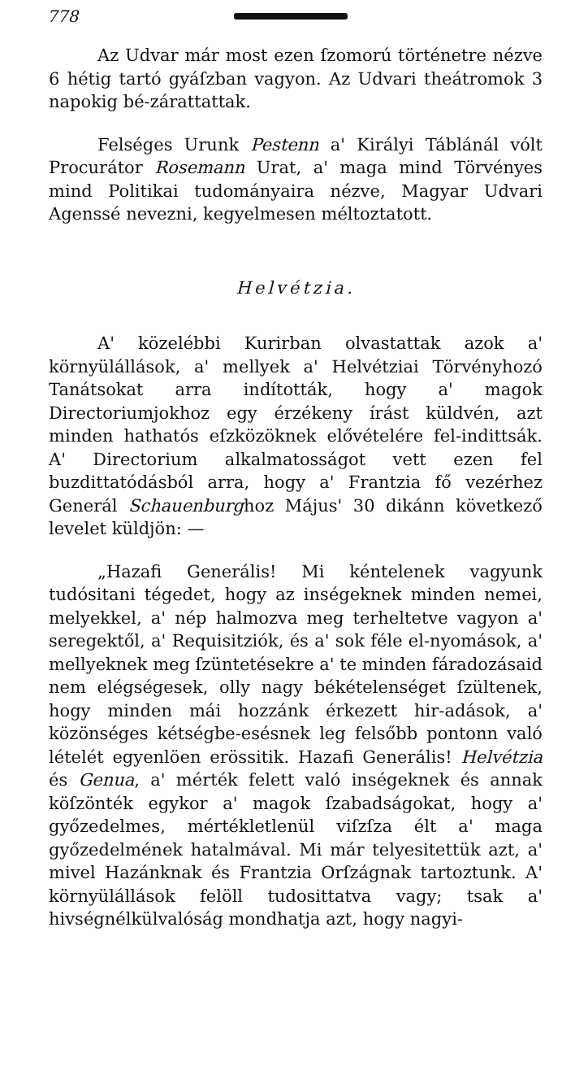778
Az Udvar már most ezen ſzomorú történetre nézve 6 hétig tartó gyáſzban vagyon. Az Udvari theátromok 3 napokig bé-zárattattak.
Felséges Urunk Pestenn a' Királyi Táblánál vólt Procurátor Rosemann Urat, a' maga mind Törvényes mind Politikai tudományaira nézve, Magyar Udvari Agenssé nevezni, kegyelmesen méltoztatott.
Helvétzia.
A' közelébbi Kurirban olvastattak azok a' környülállások, a' mellyek a' Helvétziai Törvényhozó Tanátsokat arra indították, hogy a' magok Directoriumjokhoz egy érzékeny írást küldvén, azt minden hathatós eſzközöknek elővételére fel-indittsák. A' Directorium alkalmatosságot vett ezen fel buzdittatódásból arra, hogy a' Frantzia fő vezérhez Generál Schauenburghoz Május' 30 dikánn következő levelet küldjön: —
„Hazafi Generális! Mi kéntelenek vagyunk tudósitani tégedet, hogy az inségeknek minden nemei, melyekkel, a' nép halmozva meg terheltetve vagyon a' seregektől, a' Requisitziók, és a' sok féle el-nyomások, a' mellyeknek meg ſzüntetésekre a' te minden fáradozásaid nem elégségesek, olly nagy békételenséget ſzültenek, hogy minden mái hozzánk érkezett hir-adások, a' közönséges kétségbe-esésnek leg felsőbb pontonn való lételét egyenlöen erössitik. Hazafi Generális! Helvétzia és Genua, a' mérték felett való inségeknek és annak köſzönték egykor a' magok ſzabadságokat, hogy a' győzedelmes, mértékletlenül viſzſza élt a' maga győzedelmének hatalmával. Mi már telyesitettük azt, a' mivel Hazánknak és Frantzia Orſzágnak tartoztunk. A' környülállások felöll tudosittatva vagy; tsak a' hivségnélkülvalóság mondhatja azt, hogy nagyi-